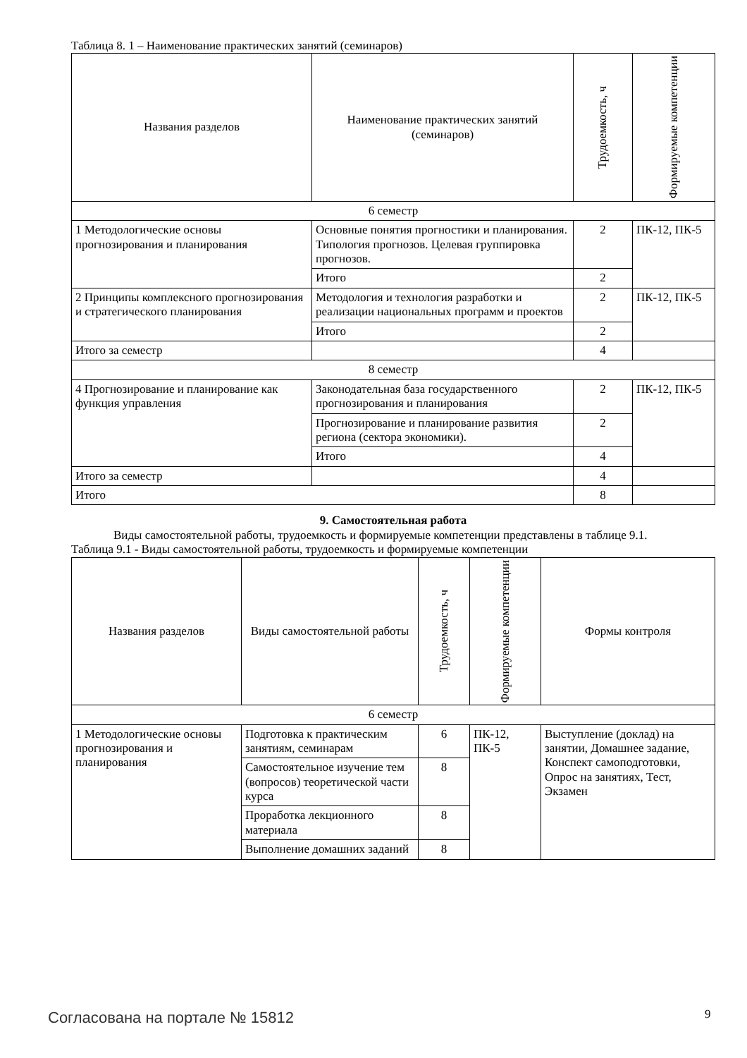Таблица 8. 1 – Наименование практических занятий (семинаров)
| Названия разделов | Наименование практических занятий (семинаров) | Трудоемкость, ч | Формируемые компетенции |
| --- | --- | --- | --- |
| 6 семестр | | | |
| 1 Методологические основы прогнозирования и планирования | Основные понятия прогностики и планирования. Типология прогнозов. Целевая группировка прогнозов. | 2 | ПК-12, ПК-5 |
| | Итого | 2 | |
| 2 Принципы комплексного прогнозирования и стратегического планирования | Методология и технология разработки и реализации национальных программ и проектов | 2 | ПК-12, ПК-5 |
| | Итого | 2 | |
| Итого за семестр | | 4 | |
| 8 семестр | | | |
| 4 Прогнозирование и планирование как функция управления | Законодательная база государственного прогнозирования и планирования | 2 | ПК-12, ПК-5 |
| | Прогнозирование и планирование развития региона (сектора экономики). | 2 | |
| | Итого | 4 | |
| Итого за семестр | | 4 | |
| Итого | | 8 | |
9. Самостоятельная работа
Виды самостоятельной работы, трудоемкость и формируемые компетенции представлены в таблице 9.1.
Таблица 9.1 - Виды самостоятельной работы, трудоемкость и формируемые компетенции
| Названия разделов | Виды самостоятельной работы | Трудоемкость, ч | Формируемые компетенции | Формы контроля |
| --- | --- | --- | --- | --- |
| 6 семестр | | | | |
| 1 Методологические основы прогнозирования и планирования | Подготовка к практическим занятиям, семинарам | 6 | ПК-12, ПК-5 | Выступление (доклад) на занятии, Домашнее задание, Конспект самоподготовки, Опрос на занятиях, Тест, Экзамен |
| | Самостоятельное изучение тем (вопросов) теоретической части курса | 8 | | |
| | Проработка лекционного материала | 8 | | |
| | Выполнение домашних заданий | 8 | | |
Согласована на портале № 15812 9